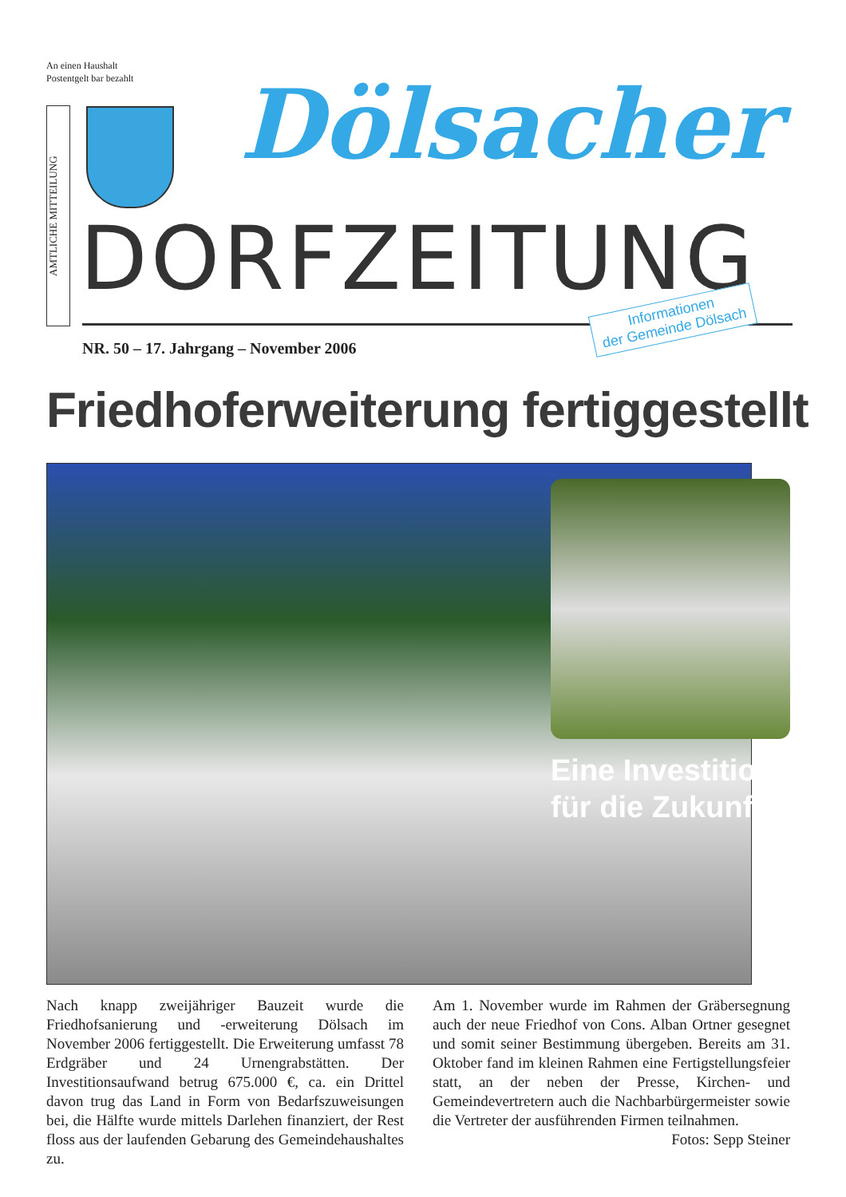An einen Haushalt
Postentgelt bar bezahlt
AMTLICHE MITTEILUNG
Dölsacher
DORFZEITUNG
Informationen
der Gemeinde Dölsach
NR. 50 – 17. Jahrgang – November 2006
Friedhoferweiterung fertiggestellt
Eine Investition
für die Zukunft
Nach knapp zweijähriger Bauzeit wurde die Friedhofsanierung und -erweiterung Dölsach im November 2006 fertiggestellt. Die Erweiterung umfasst 78 Erdgräber und 24 Urnengrabstätten. Der Investitionsaufwand betrug 675.000 €, ca. ein Drittel davon trug das Land in Form von Bedarfszuweisungen bei, die Hälfte wurde mittels Darlehen finanziert, der Rest floss aus der laufenden Gebarung des Gemeindehaushaltes zu.
Am 1. November wurde im Rahmen der Gräbersegnung auch der neue Friedhof von Cons. Alban Ortner gesegnet und somit seiner Bestimmung übergeben. Bereits am 31. Oktober fand im kleinen Rahmen eine Fertigstellungsfeier statt, an der neben der Presse, Kirchen- und Gemeindevertretern auch die Nachbarbürgermeister sowie die Vertreter der ausführenden Firmen teilnahmen. Fotos: Sepp Steiner